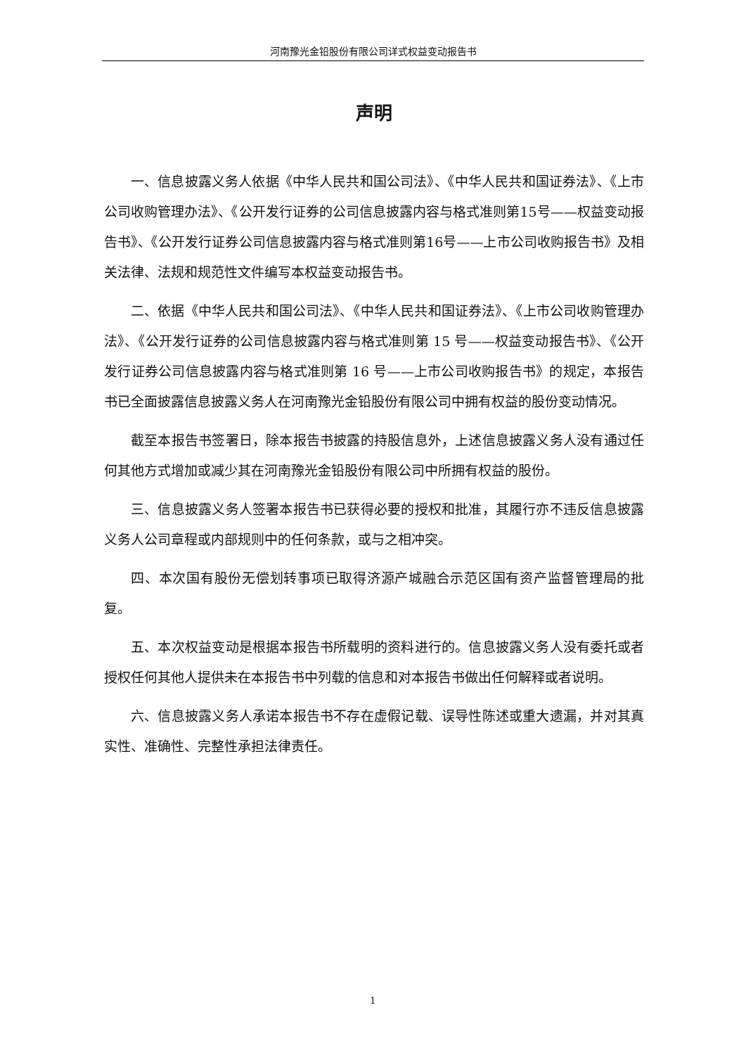河南豫光金铅股份有限公司详式权益变动报告书
声明
一、信息披露义务人依据《中华人民共和国公司法》、《中华人民共和国证券法》、《上市公司收购管理办法》、《公开发行证券的公司信息披露内容与格式准则第15号——权益变动报告书》、《公开发行证券公司信息披露内容与格式准则第16号——上市公司收购报告书》及相关法律、法规和规范性文件编写本权益变动报告书。
二、依据《中华人民共和国公司法》、《中华人民共和国证券法》、《上市公司收购管理办法》、《公开发行证券的公司信息披露内容与格式准则第 15 号——权益变动报告书》、《公开发行证券公司信息披露内容与格式准则第 16 号——上市公司收购报告书》的规定，本报告书已全面披露信息披露义务人在河南豫光金铅股份有限公司中拥有权益的股份变动情况。
截至本报告书签署日，除本报告书披露的持股信息外，上述信息披露义务人没有通过任何其他方式增加或减少其在河南豫光金铅股份有限公司中所拥有权益的股份。
三、信息披露义务人签署本报告书已获得必要的授权和批准，其履行亦不违反信息披露义务人公司章程或内部规则中的任何条款，或与之相冲突。
四、本次国有股份无偿划转事项已取得济源产城融合示范区国有资产监督管理局的批复。
五、本次权益变动是根据本报告书所载明的资料进行的。信息披露义务人没有委托或者授权任何其他人提供未在本报告书中列载的信息和对本报告书做出任何解释或者说明。
六、信息披露义务人承诺本报告书不存在虚假记载、误导性陈述或重大遗漏，并对其真实性、准确性、完整性承担法律责任。
1